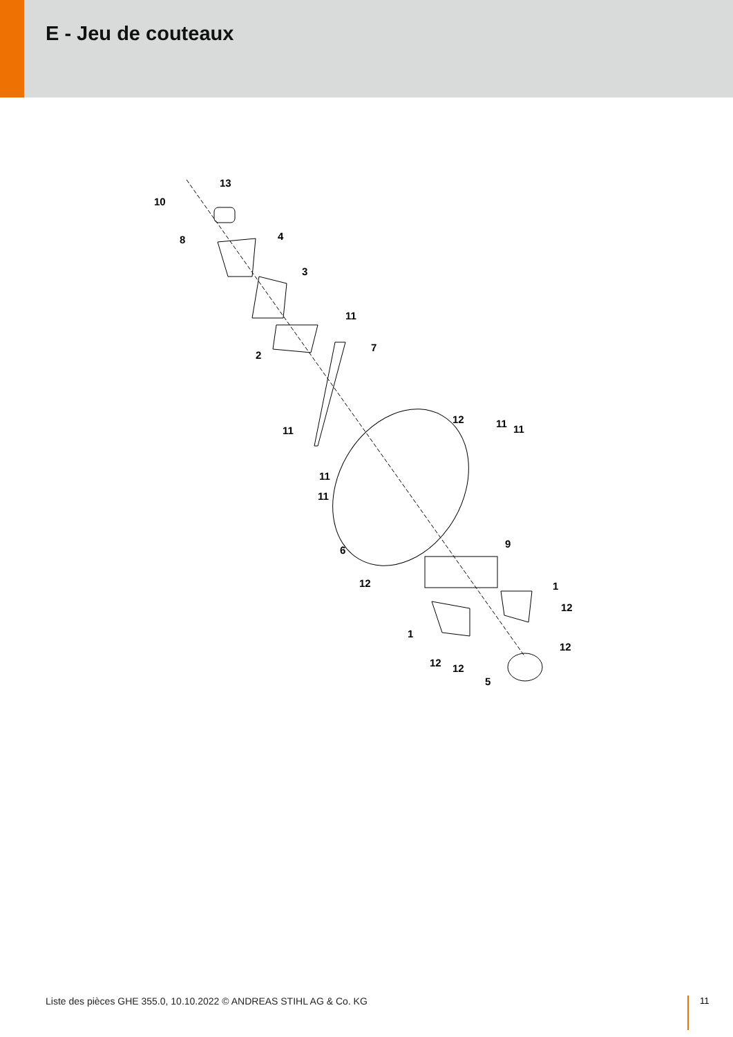E - Jeu de couteaux
10
13
8
4
3
11
2
7
11
12
11
11
11
11
6
9
12
1
12
1
12
12
12
5
Liste des pièces GHE 355.0, 10.10.2022 © ANDREAS STIHL AG & Co. KG
11